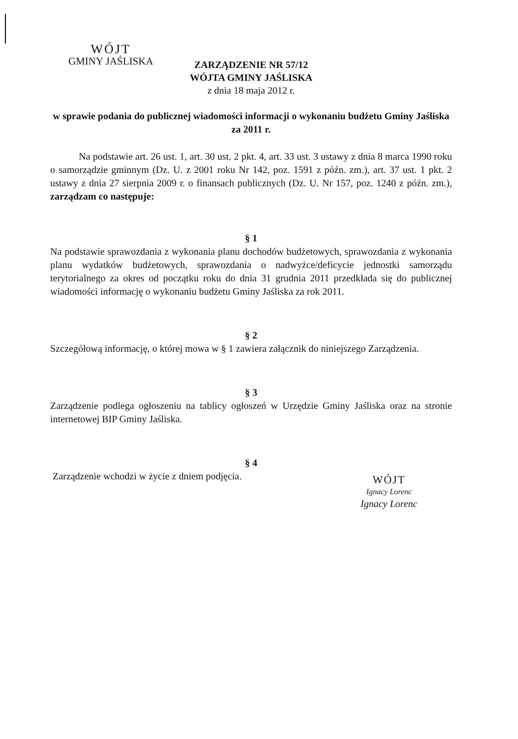WÓJT
GMINY JAŚLISKA
ZARZĄDZENIE NR 57/12
WÓJTA GMINY JAŚLISKA
z dnia 18 maja 2012 r.
w sprawie podania do publicznej wiadomości informacji o wykonaniu budżetu Gminy Jaśliska za 2011 r.
Na podstawie art. 26 ust. 1, art. 30 ust. 2 pkt. 4, art. 33 ust. 3 ustawy z dnia 8 marca 1990 roku o samorządzie gminnym (Dz. U. z 2001 roku Nr 142, poz. 1591 z późn. zm.), art. 37 ust. 1 pkt. 2 ustawy z dnia 27 sierpnia 2009 r. o finansach publicznych (Dz. U. Nr 157, poz. 1240 z późn. zm.), zarządzam co następuje:
§ 1
Na podstawie sprawozdania z wykonania planu dochodów budżetowych, sprawozdania z wykonania planu wydatków budżetowych, sprawozdania o nadwyżce/deficycie jednostki samorządu terytorialnego za okres od początku roku do dnia 31 grudnia 2011 przedkłada się do publicznej wiadomości informację o wykonaniu budżetu Gminy Jaśliska za rok 2011.
§ 2
Szczegółową informację, o której mowa w § 1 zawiera załącznik do niniejszego Zarządzenia.
§ 3
Zarządzenie podlega ogłoszeniu na tablicy ogłoszeń w Urzędzie Gminy Jaśliska oraz na stronie internetowej BIP Gminy Jaśliska.
§ 4
Zarządzenie wchodzi w życie z dniem podjęcia.
WÓJT
Ignacy Lorenc
Ignacy Lorenc